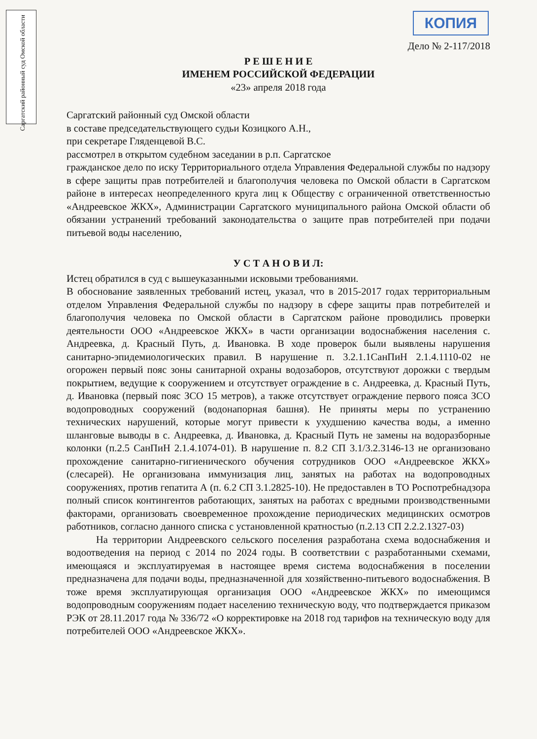Саргатский районный суд Омской области
КОПИЯ
Дело № 2-117/2018
Р Е Ш Е Н И Е
ИМЕНЕМ РОССИЙСКОЙ ФЕДЕРАЦИИ
«23» апреля 2018 года
Саргатский районный суд Омской области
в составе председательствующего судьи Козицкого А.Н.,
при секретаре Гляденцевой В.С.
рассмотрел в открытом судебном заседании в р.п. Саргатское
гражданское дело по иску Территориального отдела Управления Федеральной службы по надзору в сфере защиты прав потребителей и благополучия человека по Омской области в Саргатском районе в интересах неопределенного круга лиц к Обществу с ограниченной ответственностью «Андреевское ЖКХ», Администрации Саргатского муниципального района Омской области об обязании устранений требований законодательства о защите прав потребителей при подачи питьевой воды населению,
У С Т А Н О В И Л:
Истец обратился в суд с вышеуказанными исковыми требованиями.
В обоснование заявленных требований истец, указал, что в 2015-2017 годах территориальным отделом Управления Федеральной службы по надзору в сфере защиты прав потребителей и благополучия человека по Омской области в Саргатском районе проводились проверки деятельности ООО «Андреевское ЖКХ» в части организации водоснабжения населения с. Андреевка, д. Красный Путь, д. Ивановка. В ходе проверок были выявлены нарушения санитарно-эпидемиологических правил. В нарушение п. 3.2.1.1СанПиН 2.1.4.1110-02 не огорожен первый пояс зоны санитарной охраны водозаборов, отсутствуют дорожки с твердым покрытием, ведущие к сооружением и отсутствует ограждение в с. Андреевка, д. Красный Путь, д. Ивановка (первый пояс ЗСО 15 метров), а также отсутствует ограждение первого пояса ЗСО водопроводных сооружений (водонапорная башня). Не приняты меры по устранению технических нарушений, которые могут привести к ухудшению качества воды, а именно шланговые выводы в с. Андреевка, д. Ивановка, д. Красный Путь не замены на водоразборные колонки (п.2.5 СанПиН 2.1.4.1074-01). В нарушение п. 8.2 СП 3.1/3.2.3146-13 не организовано прохождение санитарно-гигиенического обучения сотрудников ООО «Андреевское ЖКХ» (слесарей). Не организована иммунизация лиц, занятых на работах на водопроводных сооружениях, против гепатита А (п. 6.2 СП 3.1.2825-10). Не предоставлен в ТО Роспотребнадзора полный список контингентов работающих, занятых на работах с вредными производственными факторами, организовать своевременное прохождение периодических медицинских осмотров работников, согласно данного списка с установленной кратностью (п.2.13 СП 2.2.2.1327-03)
На территории Андреевского сельского поселения разработана схема водоснабжения и водоотведения на период с 2014 по 2024 годы. В соответствии с разработанными схемами, имеющаяся и эксплуатируемая в настоящее время система водоснабжения в поселении предназначена для подачи воды, предназначенной для хозяйственно-питьевого водоснабжения. В тоже время эксплуатирующая организация ООО «Андреевское ЖКХ» по имеющимся водопроводным сооружениям подает населению техническую воду, что подтверждается приказом РЭК от 28.11.2017 года № 336/72 «О корректировке на 2018 год тарифов на техническую воду для потребителей ООО «Андреевское ЖКХ».